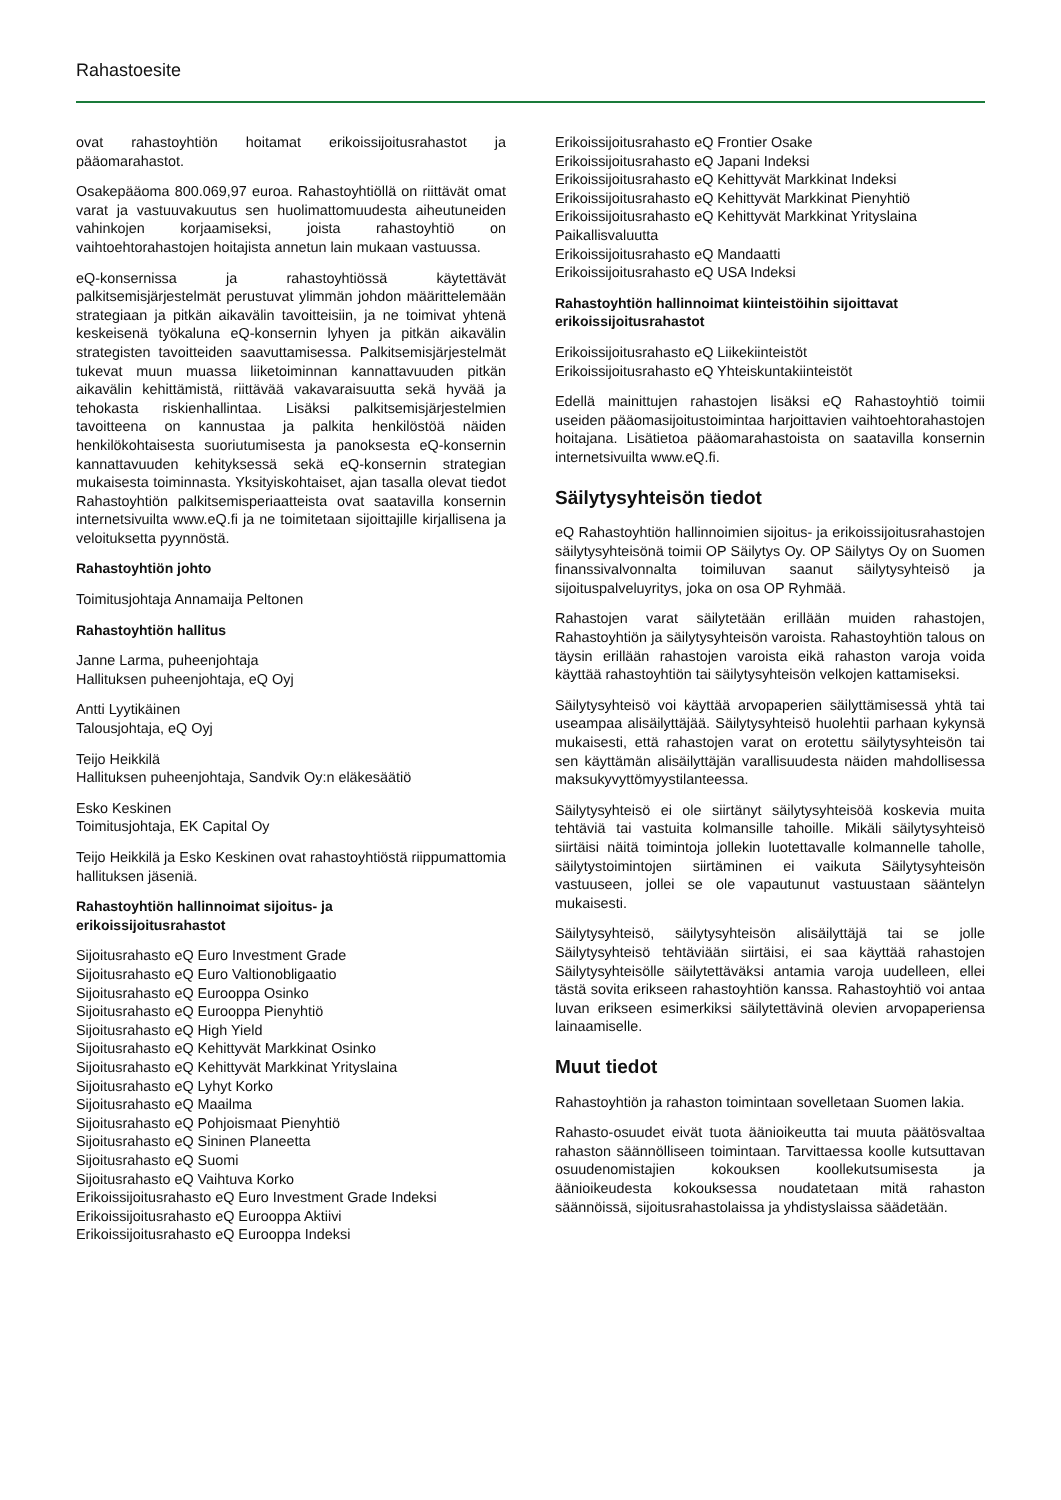Rahastoesite
ovat rahastoyhtiön hoitamat erikoissijoitusrahastot ja pääomarahastot.
Osakepääoma 800.069,97 euroa. Rahastoyhtiöllä on riittävät omat varat ja vastuuvakuutus sen huolimattomuudesta aiheutuneiden vahinkojen korjaamiseksi, joista rahastoyhtiö on vaihtoehtorahastojen hoitajista annetun lain mukaan vastuussa.
eQ-konsernissa ja rahastoyhtiössä käytettävät palkitsemisjärjestelmät perustuvat ylimmän johdon määrittelemään strategiaan ja pitkän aikavälin tavoitteisiin, ja ne toimivat yhtenä keskeisenä työkaluna eQ-konsernin lyhyen ja pitkän aikavälin strategisten tavoitteiden saavuttamisessa. Palkitsemisjärjestelmät tukevat muun muassa liiketoiminnan kannattavuuden pitkän aikavälin kehittämistä, riittävää vakavaraisuutta sekä hyvää ja tehokasta riskienhallintaa. Lisäksi palkitsemisjärjestelmien tavoitteena on kannustaa ja palkita henkilöstöä näiden henkilökohtaisesta suoriutumisesta ja panoksesta eQ-konsernin kannattavuuden kehityksessä sekä eQ-konsernin strategian mukaisesta toiminnasta. Yksityiskohtaiset, ajan tasalla olevat tiedot Rahastoyhtiön palkitsemisperiaatteista ovat saatavilla konsernin internetsivuilta www.eQ.fi ja ne toimitetaan sijoittajille kirjallisena ja veloituksetta pyynnöstä.
Rahastoyhtiön johto
Toimitusjohtaja Annamaija Peltonen
Rahastoyhtiön hallitus
Janne Larma, puheenjohtaja
Hallituksen puheenjohtaja, eQ Oyj
Antti Lyytikäinen
Talousjohtaja, eQ Oyj
Teijo Heikkilä
Hallituksen puheenjohtaja, Sandvik Oy:n eläkesäätiö
Esko Keskinen
Toimitusjohtaja, EK Capital Oy
Teijo Heikkilä ja Esko Keskinen ovat rahastoyhtiöstä riippumattomia hallituksen jäseniä.
Rahastoyhtiön hallinnoimat sijoitus- ja
erikoissijoitusrahastot
Sijoitusrahasto eQ Euro Investment Grade
Sijoitusrahasto eQ Euro Valtionobligaatio
Sijoitusrahasto eQ Eurooppa Osinko
Sijoitusrahasto eQ Eurooppa Pienyhtiö
Sijoitusrahasto eQ High Yield
Sijoitusrahasto eQ Kehittyvät Markkinat Osinko
Sijoitusrahasto eQ Kehittyvät Markkinat Yrityslaina
Sijoitusrahasto eQ Lyhyt Korko
Sijoitusrahasto eQ Maailma
Sijoitusrahasto eQ Pohjoismaat Pienyhtiö
Sijoitusrahasto eQ Sininen Planeetta
Sijoitusrahasto eQ Suomi
Sijoitusrahasto eQ Vaihtuva Korko
Erikoissijoitusrahasto eQ Euro Investment Grade Indeksi
Erikoissijoitusrahasto eQ Eurooppa Aktiivi
Erikoissijoitusrahasto eQ Eurooppa Indeksi
Erikoissijoitusrahasto eQ Frontier Osake
Erikoissijoitusrahasto eQ Japani Indeksi
Erikoissijoitusrahasto eQ Kehittyvät Markkinat Indeksi
Erikoissijoitusrahasto eQ Kehittyvät Markkinat Pienyhtiö
Erikoissijoitusrahasto eQ Kehittyvät Markkinat Yrityslaina Paikallisvaluutta
Erikoissijoitusrahasto eQ Mandaatti
Erikoissijoitusrahasto eQ USA Indeksi
Rahastoyhtiön hallinnoimat kiinteistöihin sijoittavat erikoissijoitusrahastot
Erikoissijoitusrahasto eQ Liikekiinteistöt
Erikoissijoitusrahasto eQ Yhteiskuntakiinteistöt
Edellä mainittujen rahastojen lisäksi eQ Rahastoyhtiö toimii useiden pääomasijoitustoimintaa harjoittavien vaihtoehtorahastojen hoitajana. Lisätietoa pääomarahastoista on saatavilla konsernin internetsivuilta www.eQ.fi.
Säilytysyhteisön tiedot
eQ Rahastoyhtiön hallinnoimien sijoitus- ja erikoissijoitusrahastojen säilytysyhteisönä toimii OP Säilytys Oy. OP Säilytys Oy on Suomen finanssivalvonnalta toimiluvan saanut säilytysyhteisö ja sijoituspalveluyritys, joka on osa OP Ryhmää.
Rahastojen varat säilytetään erillään muiden rahastojen, Rahastoyhtiön ja säilytysyhteisön varoista. Rahastoyhtiön talous on täysin erillään rahastojen varoista eikä rahaston varoja voida käyttää rahastoyhtiön tai säilytysyhteisön velkojen kattamiseksi.
Säilytysyhteisö voi käyttää arvopaperien säilyttämisessä yhtä tai useampaa alisäilyttäjää. Säilytysyhteisö huolehtii parhaan kykynsä mukaisesti, että rahastojen varat on erotettu säilytysyhteisön tai sen käyttämän alisäilyttäjän varallisuudesta näiden mahdollisessa maksukyvyttömyystilanteessa.
Säilytysyhteisö ei ole siirtänyt säilytysyhteisöä koskevia muita tehtäviä tai vastuita kolmansille tahoille. Mikäli säilytysyhteisö siirtäisi näitä toimintoja jollekin luotettavalle kolmannelle taholle, säilytystoimintojen siirtäminen ei vaikuta Säilytysyhteisön vastuuseen, jollei se ole vapautunut vastuustaan sääntelyn mukaisesti.
Säilytysyhteisö, säilytysyhteisön alisäilyttäjä tai se jolle Säilytysyhteisö tehtäviään siirtäisi, ei saa käyttää rahastojen Säilytysyhteisölle säilytettäväksi antamia varoja uudelleen, ellei tästä sovita erikseen rahastoyhtiön kanssa. Rahastoyhtiö voi antaa luvan erikseen esimerkiksi säilytettävinä olevien arvopaperiensa lainaamiselle.
Muut tiedot
Rahastoyhtiön ja rahaston toimintaan sovelletaan Suomen lakia.
Rahasto-osuudet eivät tuota äänioikeutta tai muuta päätösvaltaa rahaston säännölliseen toimintaan. Tarvittaessa koolle kutsuttavan osuudenomistajien kokouksen koollekutsumisesta ja äänioikeudesta kokouksessa noudatetaan mitä rahaston säännöissä, sijoitusrahastolaissa ja yhdistyslaissa säädetään.